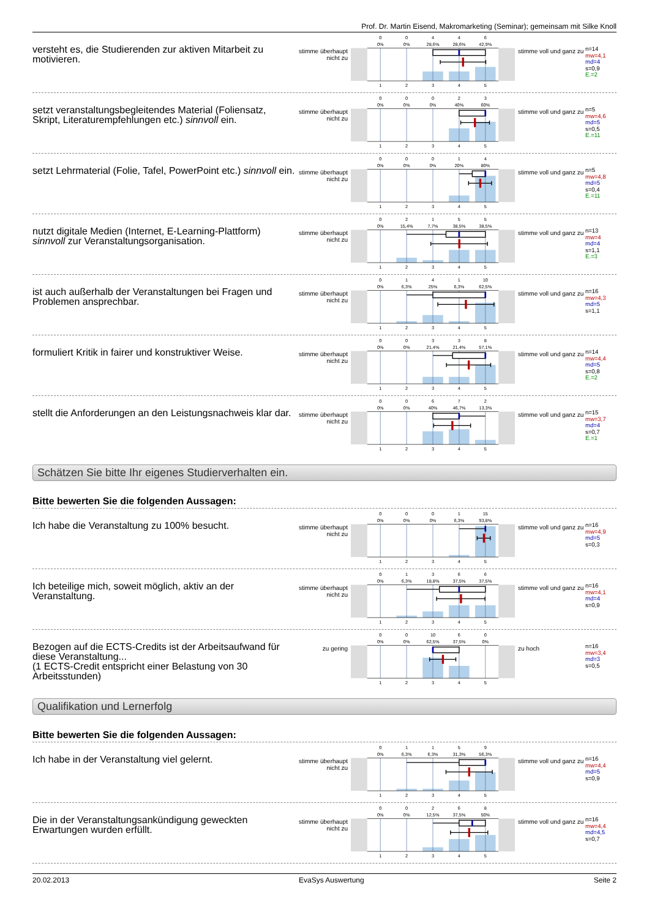Prof. Dr. Martin Eisend, Makromarketing (Seminar); gemeinsam mit Silke Knoll
versteht es, die Studierenden zur aktiven Mitarbeit zu motivieren.
stimme überhaupt nicht zu
0
0
4
4
6
0%
0%
28,6%
28,6%
42,9%
1
2
3
4
5
stimme voll und ganz zu
n=14
mw=4,1
md=4
s=0,9
E.=2
setzt veranstaltungsbegleitendes Material (Foliensatz, Skript, Literaturempfehlungen etc.) sinnvoll ein.
stimme überhaupt nicht zu
0
0
0
2
3
0%
0%
0%
40%
60%
1
2
3
4
5
stimme voll und ganz zu
n=5
mw=4,6
md=5
s=0,5
E.=11
setzt Lehrmaterial (Folie, Tafel, PowerPoint etc.) sinnvoll ein.
stimme überhaupt nicht zu
0
0
0
1
4
0%
0%
0%
20%
80%
1
2
3
4
5
stimme voll und ganz zu
n=5
mw=4,8
md=5
s=0,4
E.=11
nutzt digitale Medien (Internet, E-Learning-Plattform) sinnvoll zur Veranstaltungsorganisation.
stimme überhaupt nicht zu
0
2
1
5
5
0%
15,4%
7,7%
38,5%
38,5%
1
2
3
4
5
stimme voll und ganz zu
n=13
mw=4
md=4
s=1,1
E.=3
ist auch außerhalb der Veranstaltungen bei Fragen und Problemen ansprechbar.
stimme überhaupt nicht zu
0
1
4
1
10
0%
6,3%
25%
6,3%
62,5%
1
2
3
4
5
stimme voll und ganz zu
n=16
mw=4,3
md=5
s=1,1
formuliert Kritik in fairer und konstruktiver Weise.
stimme überhaupt nicht zu
0
0
3
3
8
0%
0%
21,4%
21,4%
57,1%
1
2
3
4
5
stimme voll und ganz zu
n=14
mw=4,4
md=5
s=0,8
E.=2
stellt die Anforderungen an den Leistungsnachweis klar dar.
stimme überhaupt nicht zu
0
0
6
7
2
0%
0%
40%
46,7%
13,3%
1
2
3
4
5
stimme voll und ganz zu
n=15
mw=3,7
md=4
s=0,7
E.=1
Schätzen Sie bitte Ihr eigenes Studierverhalten ein.
Bitte bewerten Sie die folgenden Aussagen:
Ich habe die Veranstaltung zu 100% besucht.
stimme überhaupt nicht zu
0
0
0
1
15
0%
0%
0%
6,3%
93,8%
1
2
3
4
5
stimme voll und ganz zu
n=16
mw=4,9
md=5
s=0,3
Ich beteilige mich, soweit möglich, aktiv an der Veranstaltung.
stimme überhaupt nicht zu
0
1
3
6
6
0%
6,3%
18,8%
37,5%
37,5%
1
2
3
4
5
stimme voll und ganz zu
n=16
mw=4,1
md=4
s=0,9
Bezogen auf die ECTS-Credits ist der Arbeitsaufwand für diese Veranstaltung...
(1 ECTS-Credit entspricht einer Belastung von 30 Arbeitsstunden)
zu gering
0
0
10
6
0
0%
0%
62,5%
37,5%
0%
1
2
3
4
5
zu hoch
n=16
mw=3,4
md=3
s=0,5
Qualifikation und Lernerfolg
Bitte bewerten Sie die folgenden Aussagen:
Ich habe in der Veranstaltung viel gelernt.
stimme überhaupt nicht zu
0
1
1
5
9
0%
6,3%
6,3%
31,3%
56,3%
1
2
3
4
5
stimme voll und ganz zu
n=16
mw=4,4
md=5
s=0,9
Die in der Veranstaltungsankündigung geweckten Erwartungen wurden erfüllt.
stimme überhaupt nicht zu
0
0
2
6
8
0%
0%
12,5%
37,5%
50%
1
2
3
4
5
stimme voll und ganz zu
n=16
mw=4,4
md=4,5
s=0,7
20.02.2013 EvaSys Auswertung Seite 2